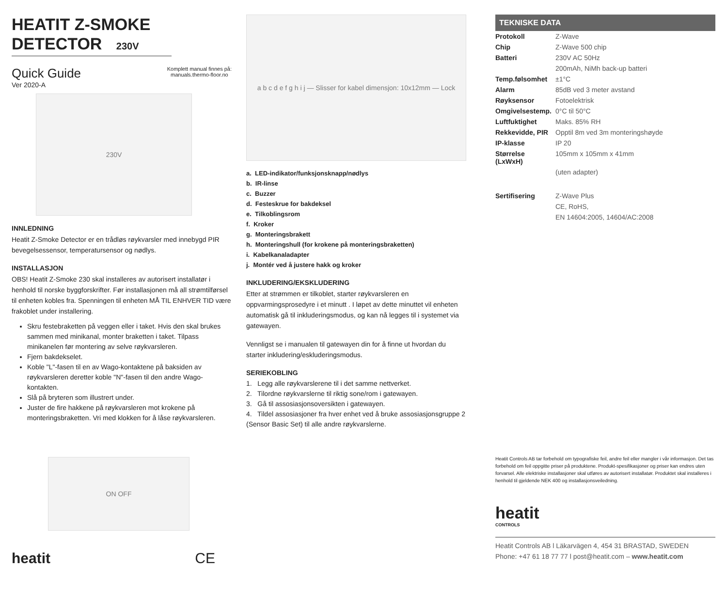HEATIT Z-SMOKE DETECTOR 230V
Quick Guide
Ver 2020-A
Komplett manual finnes på:
manuals.thermo-floor.no
230V
INNLEDNING
Heatit Z-Smoke Detector er en trådløs røykvarsler med innebygd PIR bevegelsessensor, temperatursensor og nødlys.
INSTALLASJON
OBS! Heatit Z-Smoke 230 skal installeres av autorisert installatør i henhold til norske byggforskrifter. Før installasjonen må all strømtilførsel til enheten kobles fra. Spenningen til enheten MÅ TIL ENHVER TID være frakoblet under installering.
Skru festebraketten på veggen eller i taket. Hvis den skal brukes sammen med minikanal, monter braketten i taket. Tilpass minikanelen før montering av selve røykvarsleren.
Fjern bakdekselet.
Koble "L"-fasen til en av Wago-kontaktene på baksiden av røykvarsleren deretter koble "N"-fasen til den andre Wago-kontakten.
Slå på bryteren som illustrert under.
Juster de fire hakkene på røykvarsleren mot krokene på monteringsbraketten. Vri med klokken for å låse røykvarsleren.
ON OFF
heatit CE
a b c d e f g h i j — Slisser for kabel dimensjon: 10x12mm — Lock
a. LED-indikator/funksjonsknapp/nødlys
b. IR-linse
c. Buzzer
d. Festeskrue for bakdeksel
e. Tilkoblingsrom
f. Kroker
g. Monteringsbrakett
h. Monteringshull (for krokene på monteringsbraketten)
i. Kabelkanaladapter
j. Montér ved å justere hakk og kroker
INKLUDERING/EKSKLUDERING
Etter at strømmen er tilkoblet, starter røykvarsleren en oppvarmingsprosedyre i et minutt . I løpet av dette minuttet vil enheten automatisk gå til inkluderingsmodus, og kan nå legges til i systemet via gatewayen.
Vennligst se i manualen til gatewayen din for å finne ut hvordan du starter inkludering/eskluderingsmodus.
SERIEKOBLING
1. Legg alle røykvarslerene til i det samme nettverket.
2. Tilordne røykvarslerne til riktig sone/rom i gatewayen.
3. Gå til assosiasjonsoversikten i gatewayen.
4. Tildel assosiasjoner fra hver enhet ved å bruke assosiasjonsgruppe 2 (Sensor Basic Set) til alle andre røykvarslerne.
TEKNISKE DATA
| Protokoll | Z-Wave |
| Chip | Z-Wave 500 chip |
| Batteri | 230V AC 50Hz |
| | 200mAh, NiMh back-up batteri |
| Temp.følsomhet | ±1°C |
| Alarm | 85dB ved 3 meter avstand |
| Røyksensor | Fotoelektrisk |
| Omgivelsestemp. | 0°C til 50°C |
| Luftfuktighet | Maks. 85% RH |
| Rekkevidde, PIR | Opptil 8m ved 3m monteringshøyde |
| IP-klasse | IP 20 |
| Størrelse (LxWxH) | 105mm x 105mm x 41mm |
| | (uten adapter) |
| Sertifisering | Z-Wave Plus |
| | CE, RoHS, |
| | EN 14604:2005, 14604/AC:2008 |
Heatit Controls AB tar forbehold om typografiske feil, andre feil eller mangler i vår informasjon. Det tas forbehold om feil oppgitte priser på produktene. Produkt-spesifikasjoner og priser kan endres uten forvarsel. Alle elektriske installasjoner skal utføres av autorisert installatør. Produktet skal installeres i henhold til gjeldende NEK 400 og installasjonsveiledning.
heatit
CONTROLS
Heatit Controls AB l Läkarvägen 4, 454 31 BRASTAD, SWEDEN
Phone: +47 61 18 77 77 l post@heatit.com – www.heatit.com